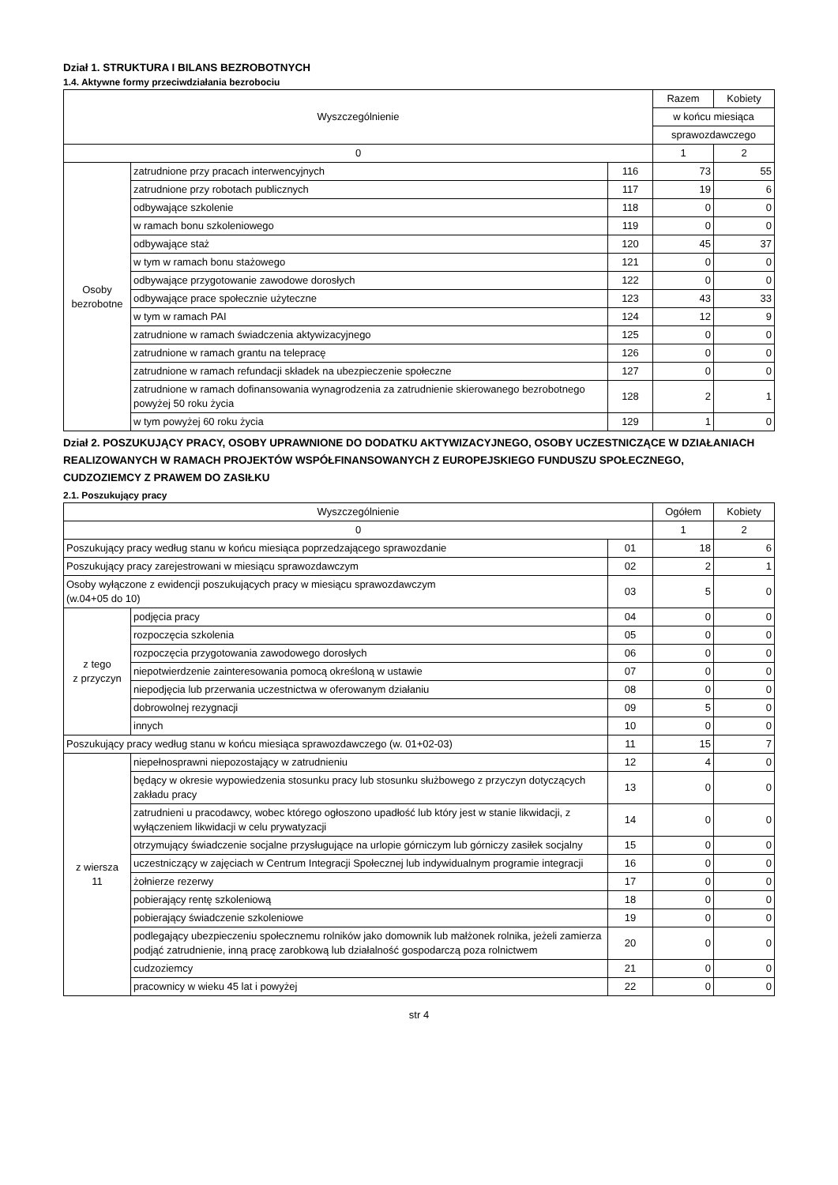Dział 1. STRUKTURA I BILANS BEZROBOTNYCH
1.4. Aktywne formy przeciwdziałania bezrobociu
| Wyszczególnienie | | | Razem | Kobiety |
| --- | --- | --- | --- | --- |
| | | | w końcu miesiąca | |
| | | | sprawozdawczego | |
| 0 | | | 1 | 2 |
| Osoby bezrobotne | zatrudnione przy pracach interwencyjnych | 116 | 73 | 55 |
| | zatrudnione przy robotach publicznych | 117 | 19 | 6 |
| | odbywające szkolenie | 118 | 0 | 0 |
| | w ramach bonu szkoleniowego | 119 | 0 | 0 |
| | odbywające staż | 120 | 45 | 37 |
| | w tym w ramach bonu stażowego | 121 | 0 | 0 |
| | odbywające przygotowanie zawodowe dorosłych | 122 | 0 | 0 |
| | odbywające prace społecznie użyteczne | 123 | 43 | 33 |
| | w tym w ramach PAI | 124 | 12 | 9 |
| | zatrudnione w ramach świadczenia aktywizacyjnego | 125 | 0 | 0 |
| | zatrudnione w ramach grantu na telepracę | 126 | 0 | 0 |
| | zatrudnione w ramach refundacji składek na ubezpieczenie społeczne | 127 | 0 | 0 |
| | zatrudnione w ramach dofinansowania wynagrodzenia za zatrudnienie skierowanego bezrobotnego powyżej 50 roku życia | 128 | 2 | 1 |
| | w tym powyżej 60 roku życia | 129 | 1 | 0 |
Dział 2. POSZUKUJĄCY PRACY, OSOBY UPRAWNIONE DO DODATKU AKTYWIZACYJNEGO, OSOBY UCZESTNICZĄCE W DZIAŁANIACH REALIZOWANYCH W RAMACH PROJEKTÓW WSPÓŁFINANSOWANYCH Z EUROPEJSKIEGO FUNDUSZU SPOŁECZNEGO,
CUDZOZIEMCY Z PRAWEM DO ZASIŁKU
2.1. Poszukujący pracy
| Wyszczególnienie | | | Ogółem | Kobiety |
| --- | --- | --- | --- | --- |
| 0 | | | 1 | 2 |
| Poszukujący pracy według stanu w końcu miesiąca poprzedzającego sprawozdanie | | 01 | 18 | 6 |
| Poszukujący pracy zarejestrowani w miesiącu sprawozdawczym | | 02 | 2 | 1 |
| Osoby wyłączone z ewidencji poszukujących pracy w miesiącu sprawozdawczym (w.04+05 do 10) | | 03 | 5 | 0 |
| z tego z przyczyn | podjęcia pracy | 04 | 0 | 0 |
| | rozpoczęcia szkolenia | 05 | 0 | 0 |
| | rozpoczęcia przygotowania zawodowego dorosłych | 06 | 0 | 0 |
| | niepotwierdzenie zainteresowania pomocą określoną w ustawie | 07 | 0 | 0 |
| | niepodjęcia lub przerwania uczestnictwa w oferowanym działaniu | 08 | 0 | 0 |
| | dobrowolnej rezygnacji | 09 | 5 | 0 |
| | innych | 10 | 0 | 0 |
| Poszukujący pracy według stanu w końcu miesiąca sprawozdawczego (w. 01+02-03) | | 11 | 15 | 7 |
| z wiersza 11 | niepełnosprawni niepozostający w zatrudnieniu | 12 | 4 | 0 |
| | będący w okresie wypowiedzenia stosunku pracy lub stosunku służbowego z przyczyn dotyczących zakładu pracy | 13 | 0 | 0 |
| | zatrudnieni u pracodawcy, wobec którego ogłoszono upadłość lub który jest w stanie likwidacji, z wyłączeniem likwidacji w celu prywatyzacji | 14 | 0 | 0 |
| | otrzymujący świadczenie socjalne przysługujące na urlopie górniczym lub górniczy zasiłek socjalny | 15 | 0 | 0 |
| | uczestniczący w zajęciach w Centrum Integracji Społecznej lub indywidualnym programie integracji | 16 | 0 | 0 |
| | żołnierze rezerwy | 17 | 0 | 0 |
| | pobierający rentę szkoleniową | 18 | 0 | 0 |
| | pobierający świadczenie szkoleniowe | 19 | 0 | 0 |
| | podlegający ubezpieczeniu społecznemu rolników jako domownik lub małżonek rolnika, jeżeli zamierza podjąć zatrudnienie, inną pracę zarobkową lub działalność gospodarczą poza rolnictwem | 20 | 0 | 0 |
| | cudzoziemcy | 21 | 0 | 0 |
| | pracownicy w wieku 45 lat i powyżej | 22 | 0 | 0 |
str 4